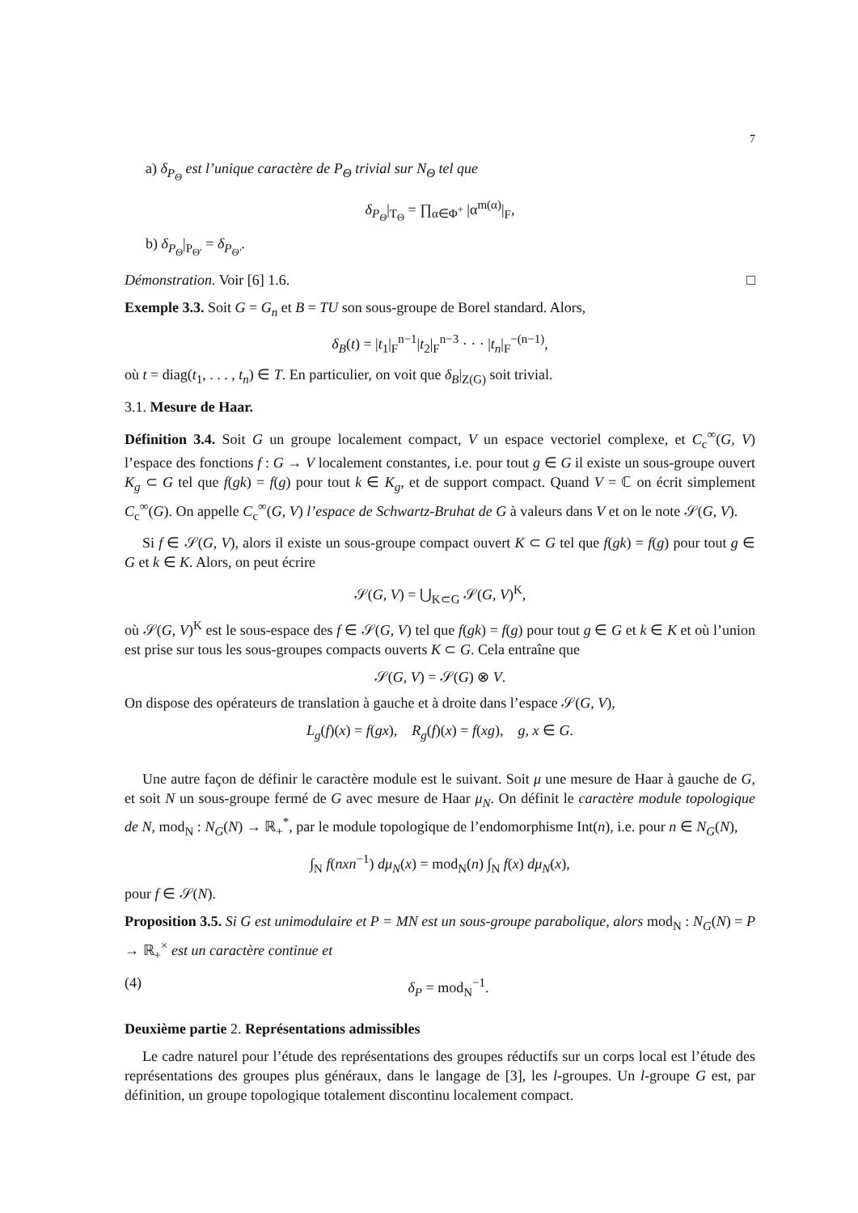7
a) δ<sub>P<sub>Θ</sub></sub> est l’unique caractère de P<sub>Θ</sub> trivial sur N<sub>Θ</sub> tel que
δ<sub>P<sub>Θ</sub></sub>|<sub>T<sub>Θ</sub></sub> = ∏<sub>α∈Φ<sup>+</sup></sub> |α<sup>m(α)</sup>|<sub>F</sub>,
b) δ<sub>P<sub>Θ</sub></sub>|<sub>P<sub>Θ′</sub></sub> = δ<sub>P<sub>Θ′</sub></sub>.
Démonstration. Voir [6] 1.6. □
Exemple 3.3. Soit G = G<sub>n</sub> et B = TU son sous-groupe de Borel standard. Alors,
δ<sub>B</sub>(t) = |t<sub>1</sub>|<sub>F</sub><sup>n−1</sup>|t<sub>2</sub>|<sub>F</sub><sup>n−3</sup> · · · |t<sub>n</sub>|<sub>F</sub><sup>−(n−1)</sup>,
où t = diag(t<sub>1</sub>, . . . , t<sub>n</sub>) ∈ T. En particulier, on voit que δ<sub>B</sub>|<sub>Z(G)</sub> soit trivial.
3.1. Mesure de Haar.
Définition 3.4. Soit G un groupe localement compact, V un espace vectoriel complexe, et C<sub>c</sub><sup>∞</sup>(G, V) l’espace des fonctions f : G → V localement constantes, i.e. pour tout g ∈ G il existe un sous-groupe ouvert K<sub>g</sub> ⊂ G tel que f(gk) = f(g) pour tout k ∈ K<sub>g</sub>, et de support compact. Quand V = ℂ on écrit simplement C<sub>c</sub><sup>∞</sup>(G). On appelle C<sub>c</sub><sup>∞</sup>(G, V) l’espace de Schwartz-Bruhat de G à valeurs dans V et on le note 𝒮(G, V).
Si f ∈ 𝒮(G, V), alors il existe un sous-groupe compact ouvert K ⊂ G tel que f(gk) = f(g) pour tout g ∈ G et k ∈ K. Alors, on peut écrire
𝒮(G, V) = ⋃<sub>K⊂G</sub> 𝒮(G, V)<sup>K</sup>,
où 𝒮(G, V)<sup>K</sup> est le sous-espace des f ∈ 𝒮(G, V) tel que f(gk) = f(g) pour tout g ∈ G et k ∈ K et où l’union est prise sur tous les sous-groupes compacts ouverts K ⊂ G. Cela entraîne que
𝒮(G, V) = 𝒮(G) ⊗ V.
On dispose des opérateurs de translation à gauche et à droite dans l’espace 𝒮(G, V),
L<sub>g</sub>(f)(x) = f(gx), R<sub>g</sub>(f)(x) = f(xg), g, x ∈ G.
Une autre façon de définir le caractère module est le suivant. Soit μ une mesure de Haar à gauche de G, et soit N un sous-groupe fermé de G avec mesure de Haar μ<sub>N</sub>. On définit le caractère module topologique de N, mod<sub>N</sub> : N<sub>G</sub>(N) → ℝ<sub>+</sub><sup>*</sup>, par le module topologique de l’endomorphisme Int(n), i.e. pour n ∈ N<sub>G</sub>(N),
∫<sub>N</sub> f(nxn<sup>−1</sup>) dμ<sub>N</sub>(x) = mod<sub>N</sub>(n) ∫<sub>N</sub> f(x) dμ<sub>N</sub>(x),
pour f ∈ 𝒮(N).
Proposition 3.5. Si G est unimodulaire et P = MN est un sous-groupe parabolique, alors mod<sub>N</sub> : N<sub>G</sub>(N) = P → ℝ<sub>+</sub><sup>×</sup> est un caractère continue et
(4) δ<sub>P</sub> = mod<sub>N</sub><sup>−1</sup>.
Deuxième partie 2. Représentations admissibles
Le cadre naturel pour l’étude des représentations des groupes réductifs sur un corps local est l’étude des représentations des groupes plus généraux, dans le langage de [3], les l-groupes. Un l-groupe G est, par définition, un groupe topologique totalement discontinu localement compact.